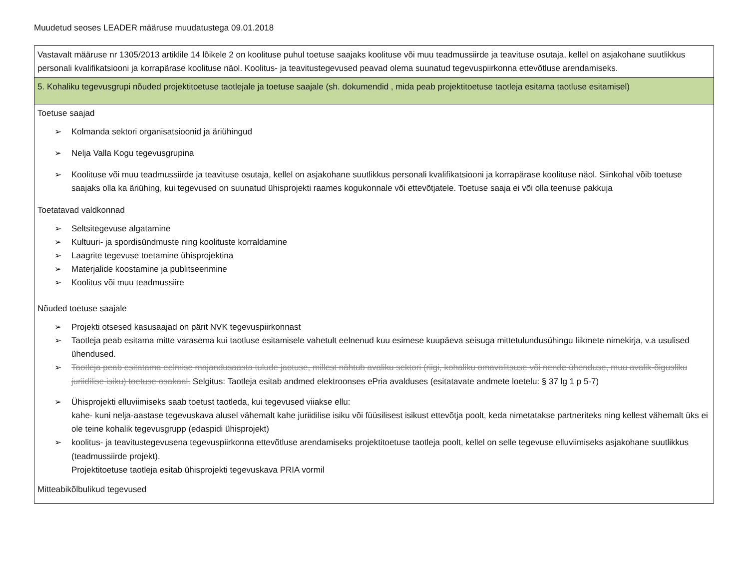Muudetud seoses LEADER määruse muudatustega 09.01.2018
| Vastavalt määruse nr 1305/2013 artiklile 14 lõikele 2 on koolituse puhul toetuse saajaks koolituse või muu teadmussiirde ja teavituse osutaja, kellel on asjakohane suutlikkus personali kvalifikatsiooni ja korrapärase koolituse näol. Koolitus- ja teavitustegevused peavad olema suunatud tegevuspiirkonna ettevõtluse arendamiseks. |
| 5. Kohaliku tegevusgrupi nõuded projektitoetuse taotlejale ja toetuse saajale (sh. dokumendid , mida peab projektitoetuse taotleja esitama taotluse esitamisel) |
| Toetuse saajad ➢ Kolmanda sektori organisatsioonid ja äriühingud ➢ Nelja Valla Kogu tegevusgrupina ➢ Koolituse või muu teadmussiirde ja teavituse osutaja, kellel on asjakohane suutlikkus personali kvalifikatsiooni ja korrapärase koolituse näol. Siinkohal võib toetuse saajaks olla ka äriühing, kui tegevused on suunatud ühisprojekti raames kogukonnale või ettevõtjatele. Toetuse saaja ei või olla teenuse pakkuja Toetatavad valdkonnad ➢ Seltsitegevuse algatamine ➢ Kultuuri- ja spordisündmuste ning koolituste korraldamine ➢ Laagrite tegevuse toetamine ühisprojektina ➢ Materjalide koostamine ja publitseerimine ➢ Koolitus või muu teadmussiire Nõuded toetuse saajale ➢ Projekti otsesed kasusaajad on pärit NVK tegevuspiirkonnast ➢ Taotleja peab esitama mitte varasema kui taotluse esitamisele vahetult eelnenud kuu esimese kuupäeva seisuga mittetulundusühingu liikmete nimekirja, v.a usulised ühendused. ➢ Taotleja peab esitatama eelmise majandusaasta tulude jaotuse, millest nähtub avaliku sektori (riigi, kohaliku omavalitsuse või nende ühenduse, muu avalik-õigusliku juriidilise isiku) toetuse osakaal. Selgitus: Taotleja esitab andmed elektroonses ePria avalduses (esitatavate andmete loetelu: § 37 lg 1 p 5-7) ➢ Ühisprojekti elluviimiseks saab toetust taotleda, kui tegevused viiakse ellu: kahe- kuni nelja-aastase tegevuskava alusel vähemalt kahe juriidilise isiku või füüsilisest isikust ettevõtja poolt, keda nimetatakse partneriteks ning kellest vähemalt üks ei ole teine kohalik tegevusgrupp (edaspidi ühisprojekt) ➢ koolitus- ja teavitustegevusena tegevuspiirkonna ettevõtluse arendamiseks projektitoetuse taotleja poolt, kellel on selle tegevuse elluviimiseks asjakohane suutlikkus (teadmussiirde projekt). Projektitoetuse taotleja esitab ühisprojekti tegevuskava PRIA vormil Mitteabikõlbulikud tegevused |